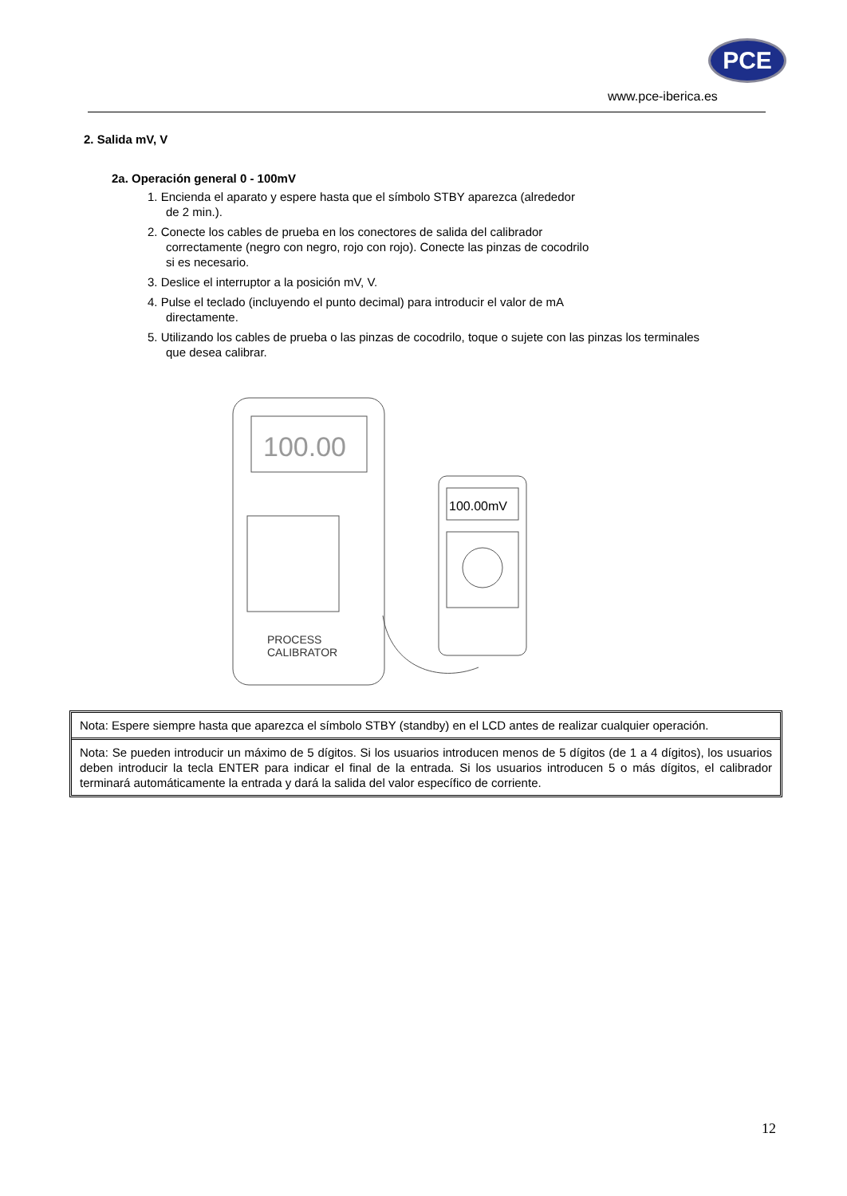PCE
www.pce-iberica.es
2. Salida mV, V
2a. Operación general 0 - 100mV
1. Encienda el aparato y espere hasta que el símbolo STBY aparezca (alrededor
de 2 min.).
2. Conecte los cables de prueba en los conectores de salida del calibrador
correctamente (negro con negro, rojo con rojo). Conecte las pinzas de cocodrilo
si es necesario.
3. Deslice el interruptor a la posición mV, V.
4. Pulse el teclado (incluyendo el punto decimal) para introducir el valor de mA
directamente.
5. Utilizando los cables de prueba o las pinzas de cocodrilo, toque o sujete con las pinzas los terminales
que desea calibrar.
100.00
PROCESS
CALIBRATOR
100.00mV
Nota: Espere siempre hasta que aparezca el símbolo STBY (standby) en el LCD antes de realizar cualquier operación.
Nota: Se pueden introducir un máximo de 5 dígitos. Si los usuarios introducen menos de 5 dígitos (de 1 a 4 dígitos), los usuarios deben introducir la tecla ENTER para indicar el final de la entrada. Si los usuarios introducen 5 o más dígitos, el calibrador terminará automáticamente la entrada y dará la salida del valor específico de corriente.
12